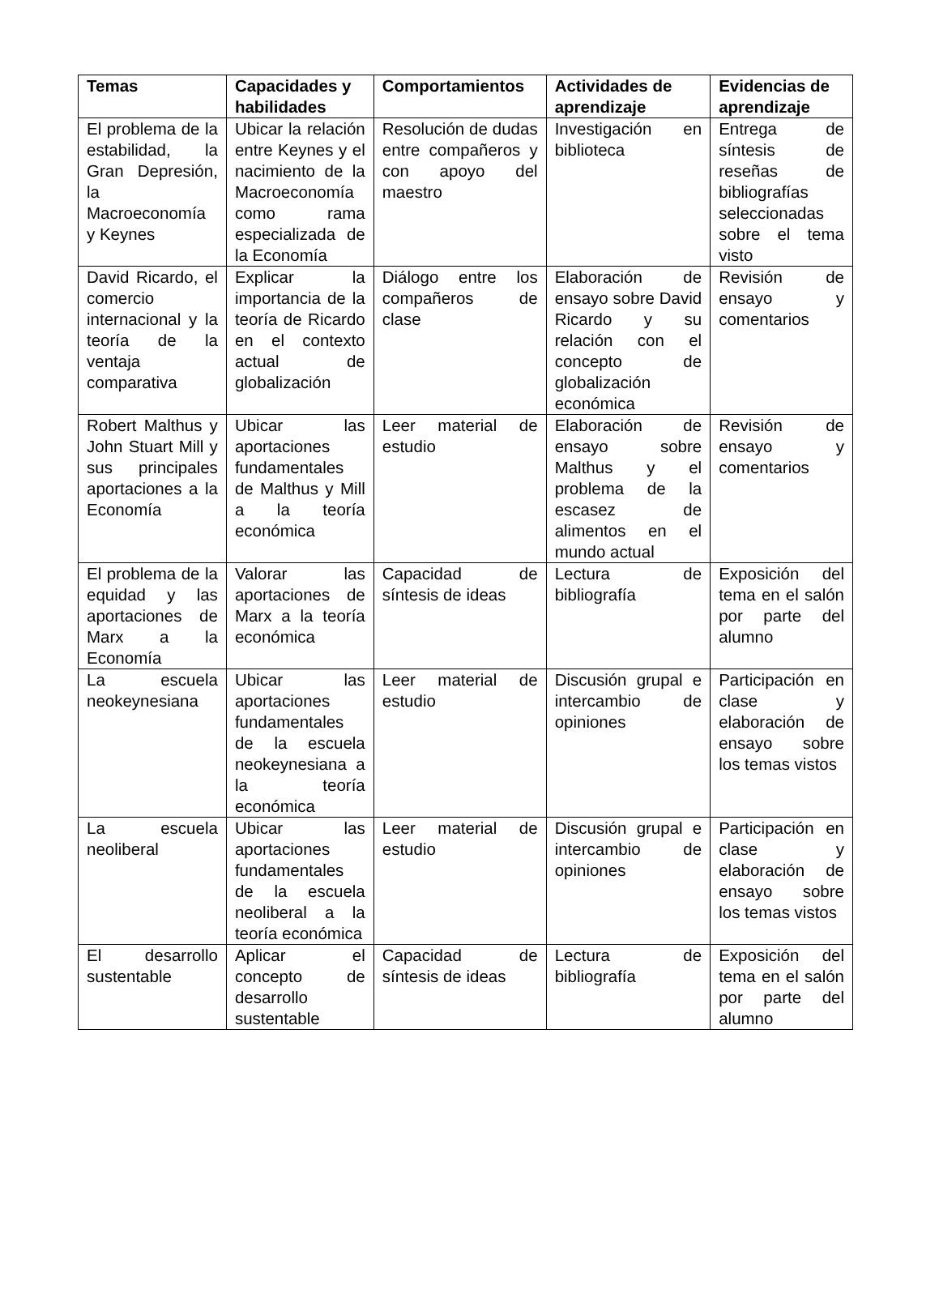| Temas | Capacidades y habilidades | Comportamientos | Actividades de aprendizaje | Evidencias de aprendizaje |
| --- | --- | --- | --- | --- |
| El problema de la estabilidad, la Gran Depresión, la Macroeconomía y Keynes | Ubicar la relación entre Keynes y el nacimiento de la Macroeconomía como rama especializada de la Economía | Resolución de dudas entre compañeros y con apoyo del maestro | Investigación en biblioteca | Entrega de síntesis de reseñas de bibliografías seleccionadas sobre el tema visto |
| David Ricardo, el comercio internacional y la teoría de la ventaja comparativa | Explicar la importancia de la teoría de Ricardo en el contexto actual de globalización | Diálogo entre los compañeros de clase | Elaboración de ensayo sobre David Ricardo y su relación con el concepto de globalización económica | Revisión de ensayo y comentarios |
| Robert Malthus y John Stuart Mill y sus principales aportaciones a la Economía | Ubicar las aportaciones fundamentales de Malthus y Mill a la teoría económica | Leer material de estudio | Elaboración de ensayo sobre Malthus y el problema de la escasez de alimentos en el mundo actual | Revisión de ensayo y comentarios |
| El problema de la equidad y las aportaciones de Marx a la Economía | Valorar las aportaciones de Marx a la teoría económica | Capacidad de síntesis de ideas | Lectura de bibliografía | Exposición del tema en el salón por parte del alumno |
| La escuela neokeynesiana | Ubicar las aportaciones fundamentales de la escuela neokeynesiana a la teoría económica | Leer material de estudio | Discusión grupal e intercambio de opiniones | Participación en clase y elaboración de ensayo sobre los temas vistos |
| La escuela neoliberal | Ubicar las aportaciones fundamentales de la escuela neoliberal a la teoría económica | Leer material de estudio | Discusión grupal e intercambio de opiniones | Participación en clase y elaboración de ensayo sobre los temas vistos |
| El desarrollo sustentable | Aplicar el concepto de desarrollo sustentable | Capacidad de síntesis de ideas | Lectura de bibliografía | Exposición del tema en el salón por parte del alumno |